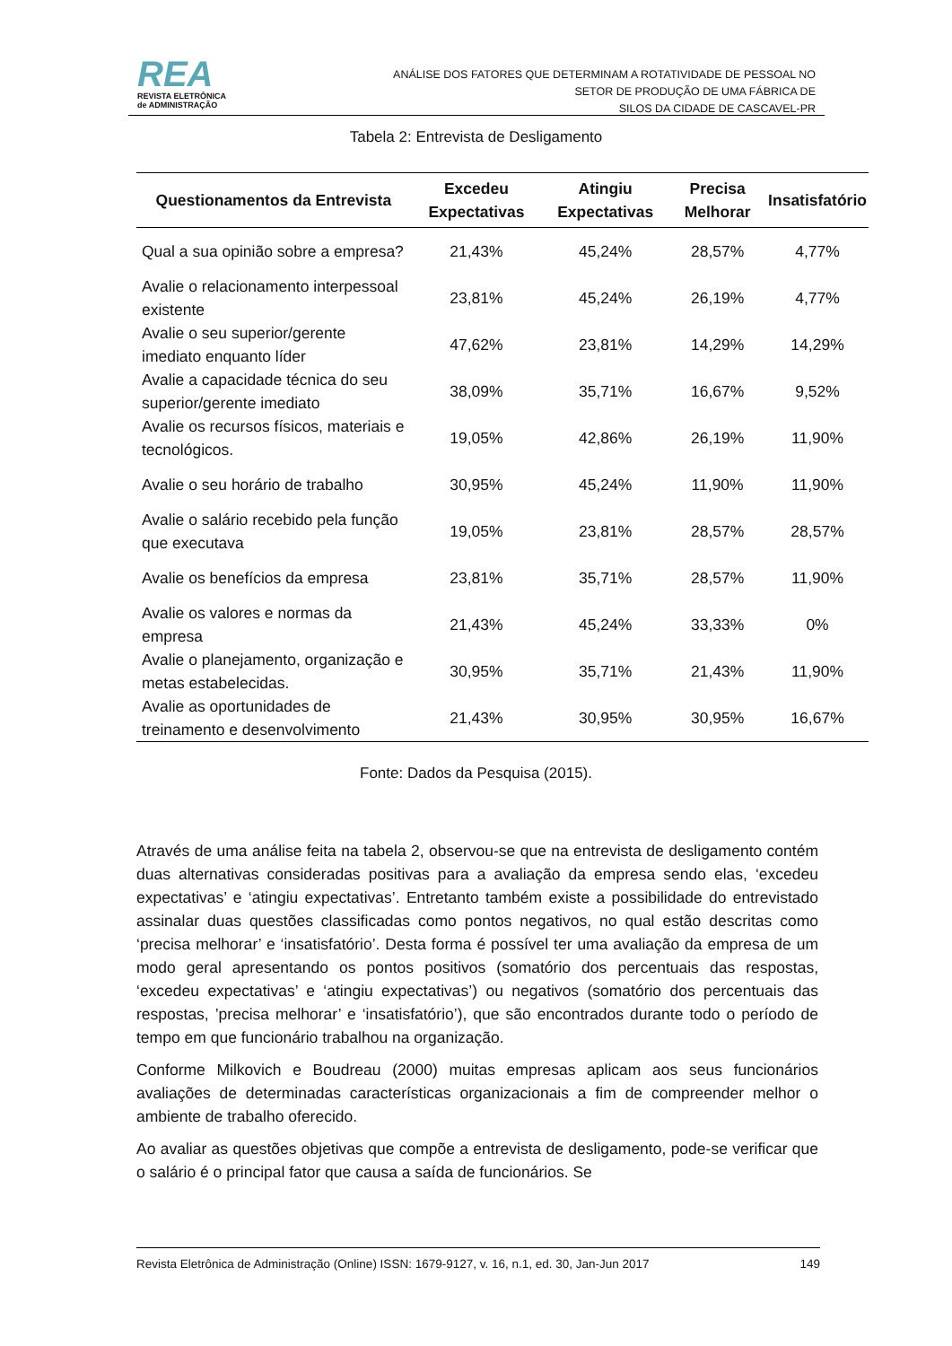REA
REVISTA ELETRÔNICA
de ADMINISTRAÇÃO
ANÁLISE DOS FATORES QUE DETERMINAM A ROTATIVIDADE DE PESSOAL NO
SETOR DE PRODUÇÃO DE UMA FÁBRICA DE
SILOS DA CIDADE DE CASCAVEL-PR
Tabela 2: Entrevista de Desligamento
| Questionamentos da Entrevista | Excedeu Expectativas | Atingiu Expectativas | Precisa Melhorar | Insatisfatório |
| --- | --- | --- | --- | --- |
| Qual a sua opinião sobre a empresa? | 21,43% | 45,24% | 28,57% | 4,77% |
| Avalie o relacionamento interpessoal existente | 23,81% | 45,24% | 26,19% | 4,77% |
| Avalie o seu superior/gerente imediato enquanto líder | 47,62% | 23,81% | 14,29% | 14,29% |
| Avalie a capacidade técnica do seu superior/gerente imediato | 38,09% | 35,71% | 16,67% | 9,52% |
| Avalie os recursos físicos, materiais e tecnológicos. | 19,05% | 42,86% | 26,19% | 11,90% |
| Avalie o seu horário de trabalho | 30,95% | 45,24% | 11,90% | 11,90% |
| Avalie o salário recebido pela função que executava | 19,05% | 23,81% | 28,57% | 28,57% |
| Avalie os benefícios da empresa | 23,81% | 35,71% | 28,57% | 11,90% |
| Avalie os valores e normas da empresa | 21,43% | 45,24% | 33,33% | 0% |
| Avalie o planejamento, organização e metas estabelecidas. | 30,95% | 35,71% | 21,43% | 11,90% |
| Avalie as oportunidades de treinamento e desenvolvimento | 21,43% | 30,95% | 30,95% | 16,67% |
Fonte: Dados da Pesquisa (2015).
Através de uma análise feita na tabela 2, observou-se que na entrevista de desligamento contém duas alternativas consideradas positivas para a avaliação da empresa sendo elas, ‘excedeu expectativas’ e ‘atingiu expectativas’. Entretanto também existe a possibilidade do entrevistado assinalar duas questões classificadas como pontos negativos, no qual estão descritas como ‘precisa melhorar’ e ‘insatisfatório’. Desta forma é possível ter uma avaliação da empresa de um modo geral apresentando os pontos positivos (somatório dos percentuais das respostas, ‘excedeu expectativas’ e ‘atingiu expectativas’) ou negativos (somatório dos percentuais das respostas, ’precisa melhorar’ e ‘insatisfatório’), que são encontrados durante todo o período de tempo em que funcionário trabalhou na organização.
Conforme Milkovich e Boudreau (2000) muitas empresas aplicam aos seus funcionários avaliações de determinadas características organizacionais a fim de compreender melhor o ambiente de trabalho oferecido.
Ao avaliar as questões objetivas que compõe a entrevista de desligamento, pode-se verificar que o salário é o principal fator que causa a saída de funcionários. Se
Revista Eletrônica de Administração (Online) ISSN: 1679-9127, v. 16, n.1, ed. 30, Jan-Jun 2017 149